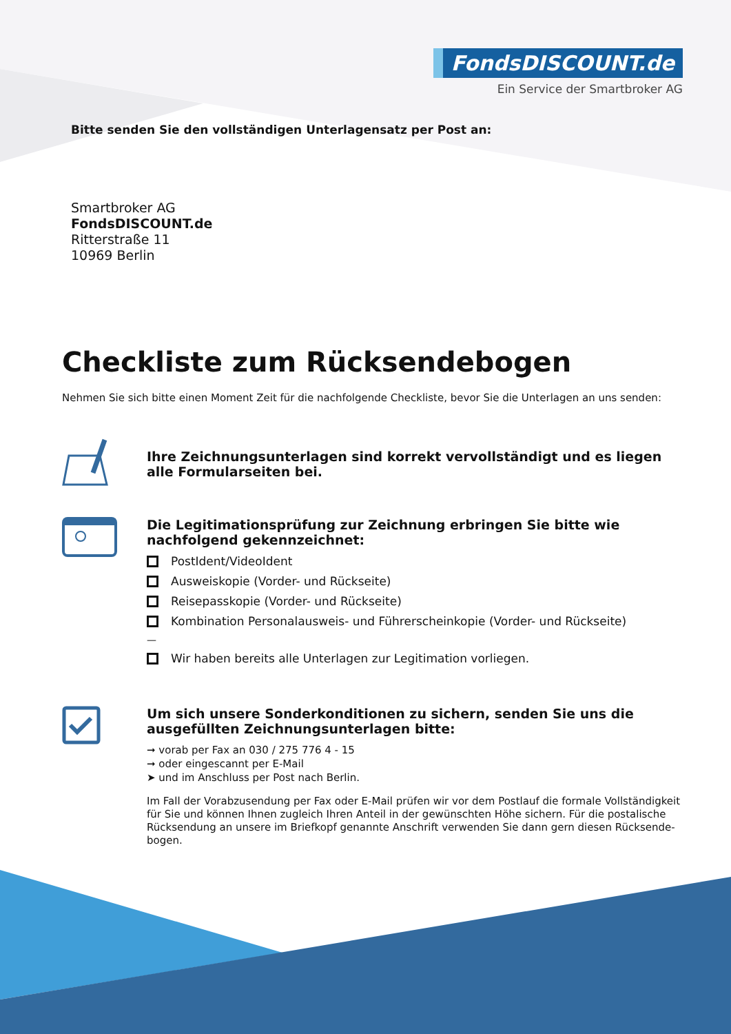FondsDISCOUNT.de
Ein Service der Smartbroker AG
Bitte senden Sie den vollständigen Unterlagensatz per Post an:
Smartbroker AG
FondsDISCOUNT.de
Ritterstraße 11
10969 Berlin
Checkliste zum Rücksendebogen
Nehmen Sie sich bitte einen Moment Zeit für die nachfolgende Checkliste, bevor Sie die Unterlagen an uns senden:
Ihre Zeichnungsunterlagen sind korrekt vervollständigt und es liegen alle Formularseiten bei.
Die Legitimationsprüfung zur Zeichnung erbringen Sie bitte wie nachfolgend gekennzeichnet:
PostIdent/VideoIdent
Ausweiskopie (Vorder- und Rückseite)
Reisepasskopie (Vorder- und Rückseite)
Kombination Personalausweis- und Führerscheinkopie (Vorder- und Rückseite)
—
Wir haben bereits alle Unterlagen zur Legitimation vorliegen.
Um sich unsere Sonderkonditionen zu sichern, senden Sie uns die ausgefüllten Zeichnungsunterlagen bitte:
➞ vorab per Fax an 030 / 275 776 4 - 15
➞ oder eingescannt per E-Mail
➤ und im Anschluss per Post nach Berlin.
Im Fall der Vorabzusendung per Fax oder E-Mail prüfen wir vor dem Postlauf die formale Vollständigkeit für Sie und können Ihnen zugleich Ihren Anteil in der gewünschten Höhe sichern. Für die postalische Rücksendung an unsere im Briefkopf genannte Anschrift verwenden Sie dann gern diesen Rücksende-bogen.